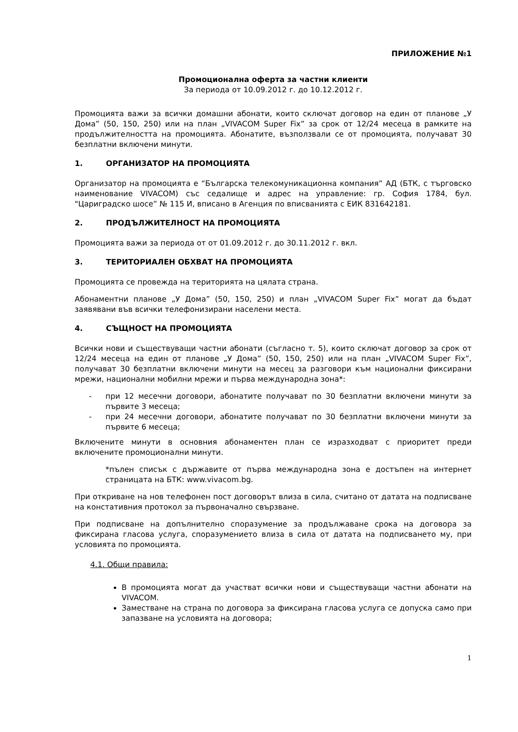ПРИЛОЖЕНИЕ №1
Промоционална оферта за частни клиенти
За периода от 10.09.2012 г. до 10.12.2012 г.
Промоцията важи за всички домашни абонати, които сключат договор на един от планове „У Дома” (50, 150, 250) или на план „VIVACOM Super Fix” за срок от 12/24 месеца в рамките на продължителността на промоцията. Абонатите, възползвали се от промоцията, получават 30 безплатни включени минути.
1. ОРГАНИЗАТОР НА ПРОМОЦИЯТА
Организатор на промоцията е “Българска телекомуникационна компания” АД (БТК, с търговско наименование VIVACOM) със седалище и адрес на управление: гр. София 1784, бул. "Цариградско шосе” № 115 И, вписано в Агенция по вписванията с ЕИК 831642181.
2. ПРОДЪЛЖИТЕЛНОСТ НА ПРОМОЦИЯТА
Промоцията важи за периода от от 01.09.2012 г. до 30.11.2012 г. вкл.
3. ТЕРИТОРИАЛЕН ОБХВАТ НА ПРОМОЦИЯТА
Промоцията се провежда на територията на цялата страна.
Абонаментни планове „У Дома” (50, 150, 250) и план „VIVACOM Super Fix” могат да бъдат заявявани във всички телефонизирани населени места.
4. СЪЩНОСТ НА ПРОМОЦИЯТА
Всички нови и съществуващи частни абонати (съгласно т. 5), които сключат договор за срок от 12/24 месеца на един от планове „У Дома” (50, 150, 250) или на план „VIVACOM Super Fix”, получават 30 безплатни включени минути на месец за разговори към национални фиксирани мрежи, национални мобилни мрежи и първа международна зона*:
- при 12 месечни договори, абонатите получават по 30 безплатни включени минути за първите 3 месеца;
- при 24 месечни договори, абонатите получават по 30 безплатни включени минути за първите 6 месеца;
Включените минути в основния абонаментен план се изразходват с приоритет преди включените промоционални минути.
*пълен списък с държавите от първа международна зона е достъпен на интернет страницата на БТК: www.vivacom.bg.
При откриване на нов телефонен пост договорът влиза в сила, считано от датата на подписване на констативния протокол за първоначално свързване.
При подписване на допълнително споразумение за продължаване срока на договора за фиксирана гласова услуга, споразумението влиза в сила от датата на подписването му, при условията по промоцията.
4.1. Общи правила:
В промоцията могат да участват всички нови и съществуващи частни абонати на VIVACOM.
Заместване на страна по договора за фиксирана гласова услуга се допуска само при запазване на условията на договора;
1